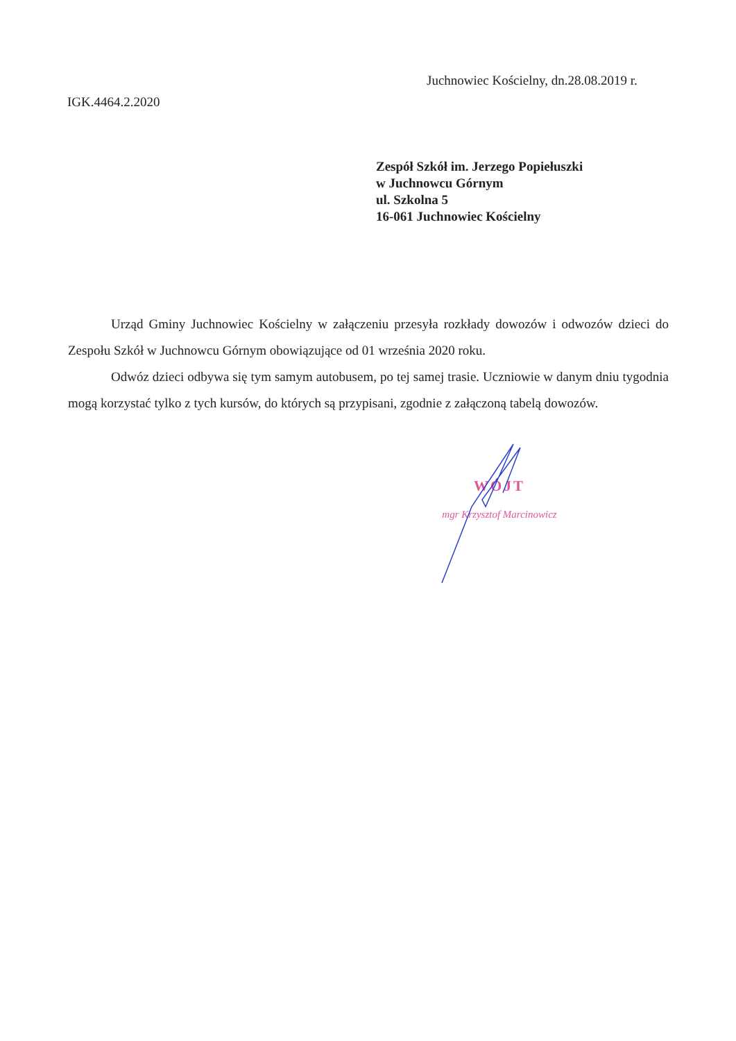Juchnowiec Kościelny, dn.28.08.2019 r.
IGK.4464.2.2020
Zespół Szkół im. Jerzego Popiełuszki
w Juchnowcu Górnym
ul. Szkolna 5
16-061 Juchnowiec Kościelny
Urząd Gminy Juchnowiec Kościelny w załączeniu przesyła rozkłady dowozów i odwozów dzieci do Zespołu Szkół w Juchnowcu Górnym obowiązujące od 01 września 2020 roku.
Odwóz dzieci odbywa się tym samym autobusem, po tej samej trasie. Uczniowie w danym dniu tygodnia mogą korzystać tylko z tych kursów, do których są przypisani, zgodnie z załączoną tabelą dowozów.
WÓJT
mgr Krzysztof Marcinowicz